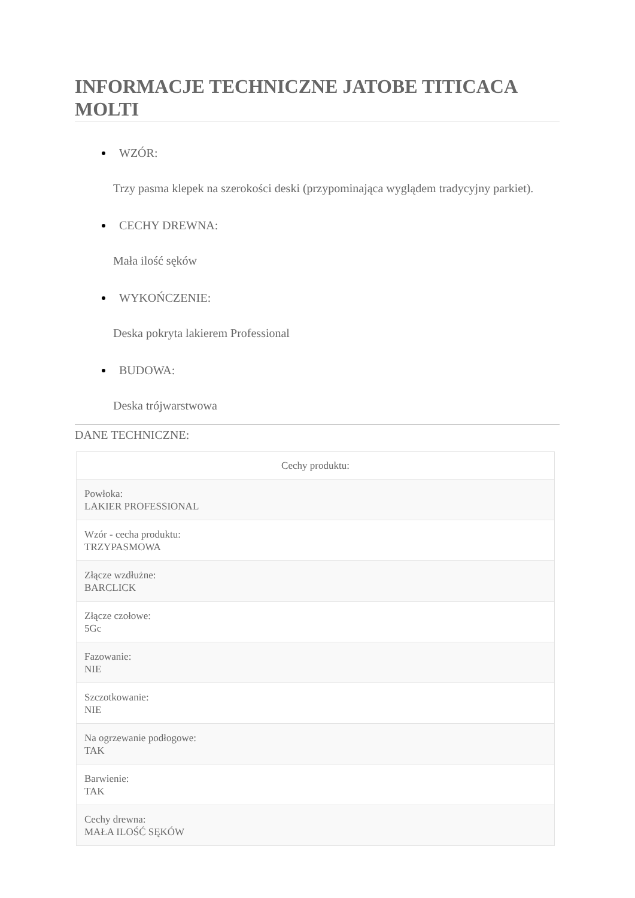INFORMACJE TECHNICZNE JATOBE TITICACA MOLTI
WZÓR:
Trzy pasma klepek na szerokości deski (przypominająca wyglądem tradycyjny parkiet).
CECHY DREWNA:
Mała ilość sęków
WYKOŃCZENIE:
Deska pokryta lakierem Professional
BUDOWA:
Deska trójwarstwowa
DANE TECHNICZNE:
| Cechy produktu: |
| --- |
| Powłoka: LAKIER PROFESSIONAL |
| Wzór - cecha produktu: TRZYPASMOWA |
| Złącze wzdłużne: BARCLICK |
| Złącze czołowe: 5Gc |
| Fazowanie: NIE |
| Szczotkowanie: NIE |
| Na ogrzewanie podłogowe: TAK |
| Barwienie: TAK |
| Cechy drewna: MAŁA ILOŚĆ SĘKÓW |